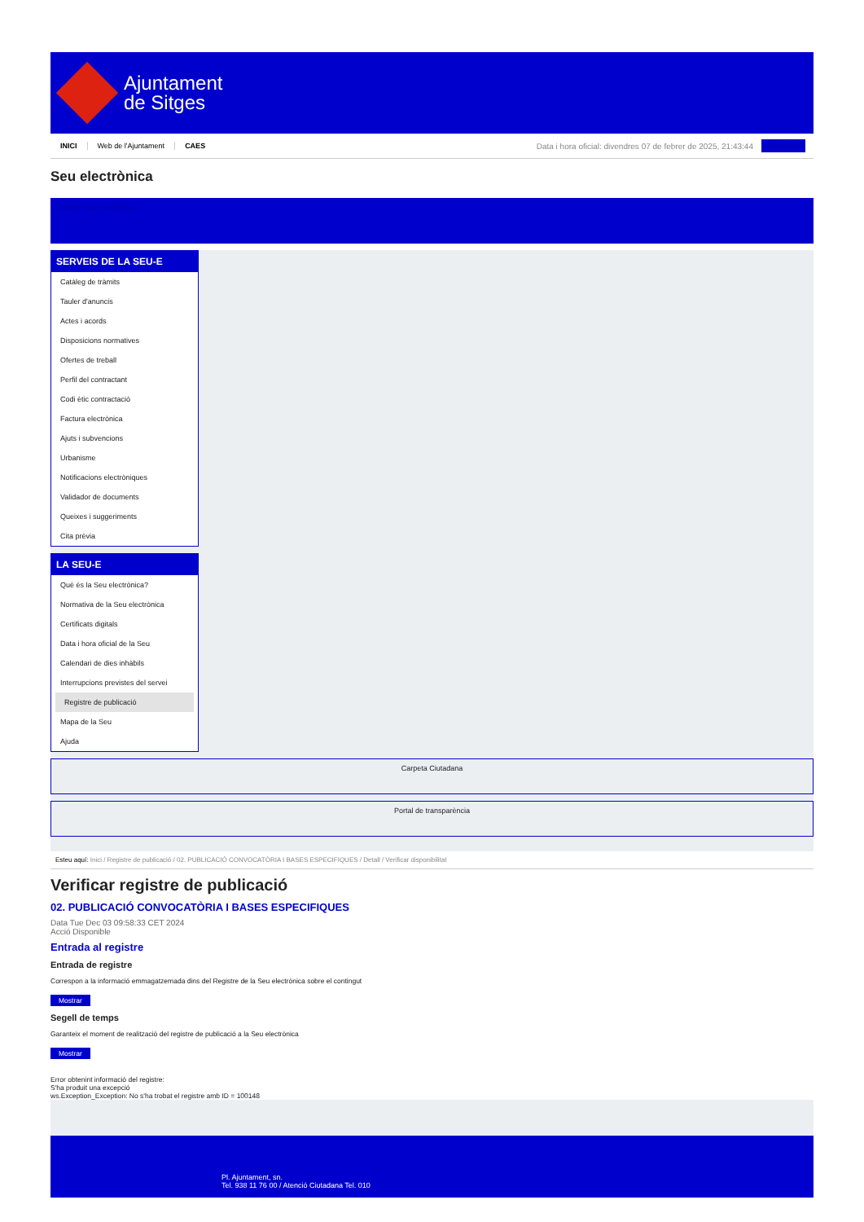Ajuntament
de Sitges
INICI Web de l'Ajuntament CAES Data i hora oficial: divendres 07 de febrer de 2025, 21:43:44 Directoris
Seu electrònica
Obtenir còpia autèntica
SERVEIS DE LA SEU-E
Catàleg de tràmits
Tauler d'anuncis
Actes i acords
Disposicions normatives
Ofertes de treball
Perfil del contractant
Codi ètic contractació
Factura electrònica
Ajuts i subvencions
Urbanisme
Notificacions electròniques
Validador de documents
Queixes i suggeriments
Cita prèvia
LA SEU-E
Què és la Seu electrònica?
Normativa de la Seu electrònica
Certificats digitals
Data i hora oficial de la Seu
Calendari de dies inhàbils
Interrupcions previstes del servei
Registre de publicació
Mapa de la Seu
Ajuda
Carpeta Ciutadana
Portal de transparència
Esteu aquí: Inici / Registre de publicació / 02. PUBLICACIÓ CONVOCATÒRIA I BASES ESPECIFIQUES / Detall / Verificar disponibilitat
Verificar registre de publicació
02. PUBLICACIÓ CONVOCATÒRIA I BASES ESPECIFIQUES
Data Tue Dec 03 09:58:33 CET 2024
Acció Disponible
Entrada al registre
Entrada de registre
Correspon a la informació emmagatzemada dins del Registre de la Seu electrònica sobre el contingut
Mostrar
Segell de temps
Garanteix el moment de realització del registre de publicació a la Seu electrònica
Mostrar
Error obtenint informació del registre:
S'ha produit una excepció
ws.Exception_Exception: No s'ha trobat el registre amb ID = 100148
Pl. Ajuntament, sn.
Tel. 938 11 76 00 / Atenció Ciutadana Tel. 010